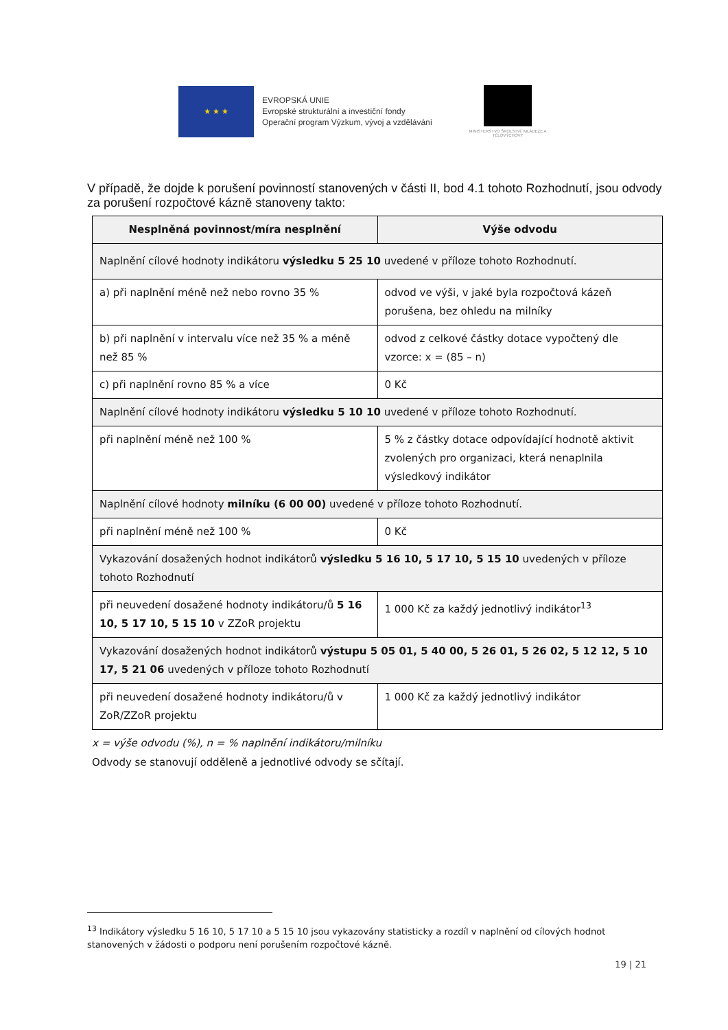★ ★ ★
EVROPSKÁ UNIE
Evropské strukturální a investiční fondy
Operační program Výzkum, vývoj a vzdělávání
MINISTERSTVO ŠKOLSTVÍ, MLÁDEŽE A TĚLOVÝCHOVY
V případě, že dojde k porušení povinností stanovených v části II, bod 4.1 tohoto Rozhodnutí, jsou odvody za porušení rozpočtové kázně stanoveny takto:
| Nesplněná povinnost/míra nesplnění | Výše odvodu |
| --- | --- |
| Naplnění cílové hodnoty indikátoru výsledku 5 25 10 uvedené v příloze tohoto Rozhodnutí. | |
| a) při naplnění méně než nebo rovno 35 % | odvod ve výši, v jaké byla rozpočtová kázeň porušena, bez ohledu na milníky |
| b) při naplnění v intervalu více než 35 % a méně než 85 % | odvod z celkové částky dotace vypočtený dle vzorce: x = (85 – n) |
| c) při naplnění rovno 85 % a více | 0 Kč |
| Naplnění cílové hodnoty indikátoru výsledku 5 10 10 uvedené v příloze tohoto Rozhodnutí. | |
| při naplnění méně než 100 % | 5 % z částky dotace odpovídající hodnotě aktivit zvolených pro organizaci, která nenaplnila výsledkový indikátor |
| Naplnění cílové hodnoty milníku (6 00 00) uvedené v příloze tohoto Rozhodnutí. | |
| při naplnění méně než 100 % | 0 Kč |
| Vykazování dosažených hodnot indikátorů výsledku 5 16 10, 5 17 10, 5 15 10 uvedených v příloze tohoto Rozhodnutí | |
| při neuvedení dosažené hodnoty indikátoru/ů 5 16 10, 5 17 10, 5 15 10 v ZZoR projektu | 1 000 Kč za každý jednotlivý indikátor<sup>13</sup> |
| Vykazování dosažených hodnot indikátorů výstupu 5 05 01, 5 40 00, 5 26 01, 5 26 02, 5 12 12, 5 10 17, 5 21 06 uvedených v příloze tohoto Rozhodnutí | |
| při neuvedení dosažené hodnoty indikátoru/ů v ZoR/ZZoR projektu | 1 000 Kč za každý jednotlivý indikátor |
x = výše odvodu (%), n = % naplnění indikátoru/milníku
Odvody se stanovují odděleně a jednotlivé odvody se sčítají.
<sup>13</sup> Indikátory výsledku 5 16 10, 5 17 10 a 5 15 10 jsou vykazovány statisticky a rozdíl v naplnění od cílových hodnot stanovených v žádosti o podporu není porušením rozpočtové kázně.
19 | 21